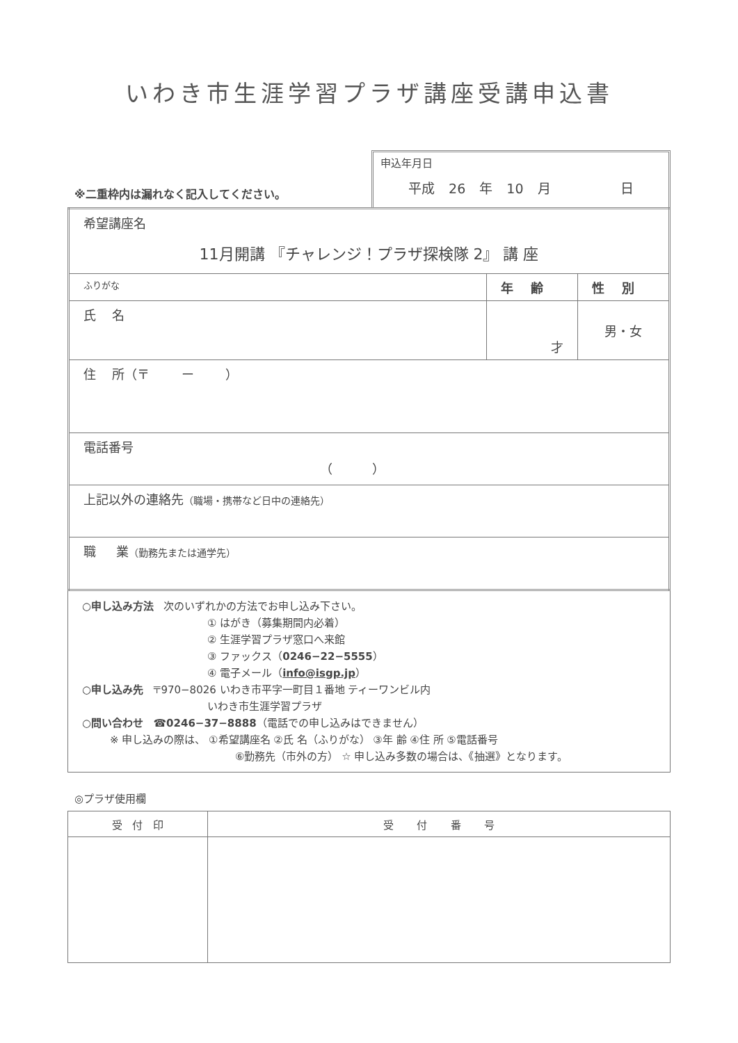いわき市生涯学習プラザ講座受講申込書
※二重枠内は漏れなく記入してください。
申込年月日
平成 26 年 10 月 日
| 希望講座名 11月開講 『チャレンジ！プラザ探検隊 2』 講 座 | | |
| ふりがな | 年 齢 | 性 別 |
| 氏 名 | 才 | 男・女 |
| 住 所（〒 ー ） | | |
| 電話番号 （ ） | | |
| 上記以外の連絡先 （職場・携帯など日中の連絡先） | | |
| 職 業 （勤務先または通学先） | | |
○申し込み方法 次のいずれかの方法でお申し込み下さい。
① はがき（募集期間内必着）
② 生涯学習プラザ窓口へ来館
③ ファックス（0246−22−5555）
④ 電子メール（info@isgp.jp）
○申し込み先 〒970−8026 いわき市平字一町目１番地 ティーワンビル内
いわき市生涯学習プラザ
○問い合わせ ☎0246−37−8888（電話での申し込みはできません）
※ 申し込みの際は、 ①希望講座名 ②氏 名（ふりがな） ③年 齢 ④住 所 ⑤電話番号
⑥勤務先（市外の方） ☆ 申し込み多数の場合は、《抽選》となります。
◎プラザ使用欄
| 受 付 印 | 受 付 番 号 |
| --- | --- |